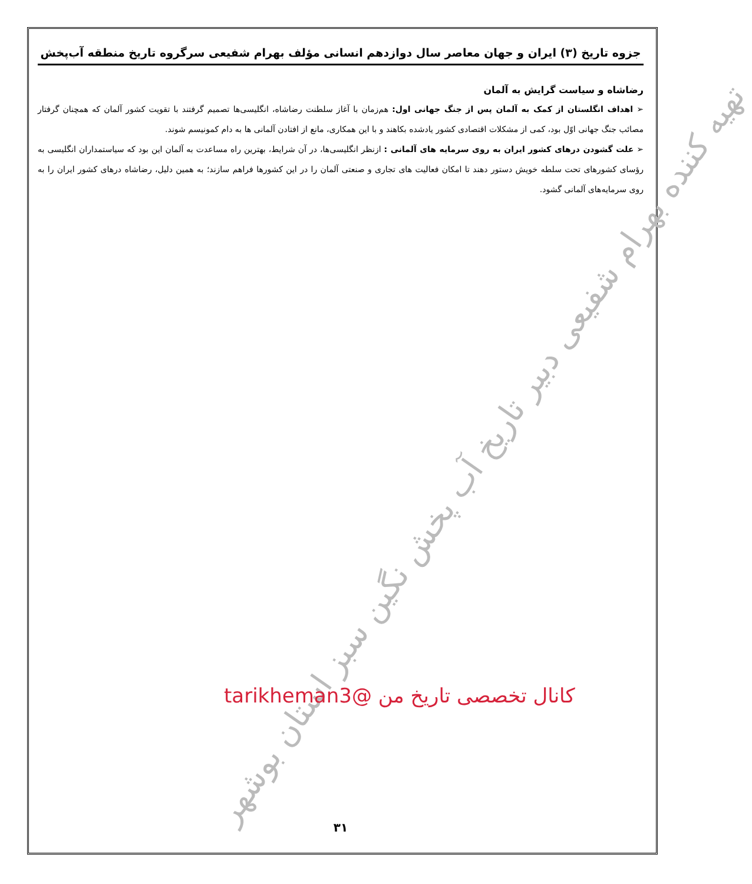جزوه تاریخ (۳) ایران و جهان معاصر سال دوازدهم انسانی مؤلف بهرام شفیعی سرگروه تاریخ منطقه آب‌پخش
رضاشاه و سیاست گرایش به آلمان
➢ اهداف انگلستان از کمک به آلمان پس از جنگ جهانی اول: هم‌زمان با آغاز سلطنت رضاشاه، انگلیسی‌ها تصمیم گرفتند با تقویت کشور آلمان که همچنان گرفتار مصائب جنگ جهانی اوّل بود، کمی از مشکلات اقتصادی کشور یادشده بکاهند و با این همکاری، مانع از افتادن آلمانی ها به دام کمونیسم شوند.
➢ علت گشودن درهای کشور ایران به روی سرمایه های آلمانی : ازنظر انگلیسی‌ها، در آن شرایط، بهترین راه مساعدت به آلمان این بود که سیاستمداران انگلیسی به رؤسای کشورهای تحت سلطه خویش دستور دهند تا امکان فعالیت های تجاری و صنعتی آلمان را در این کشورها فراهم سازند؛ به همین دلیل، رضاشاه درهای کشور ایران را به روی سرمایه‌های آلمانی گشود.
۳۱
تهیه کننده بهرام شفیعی دبیر تاریخ آب پخش نگین سبز استان بوشهر
کانال تخصصی تاریخ من @tarikheman3